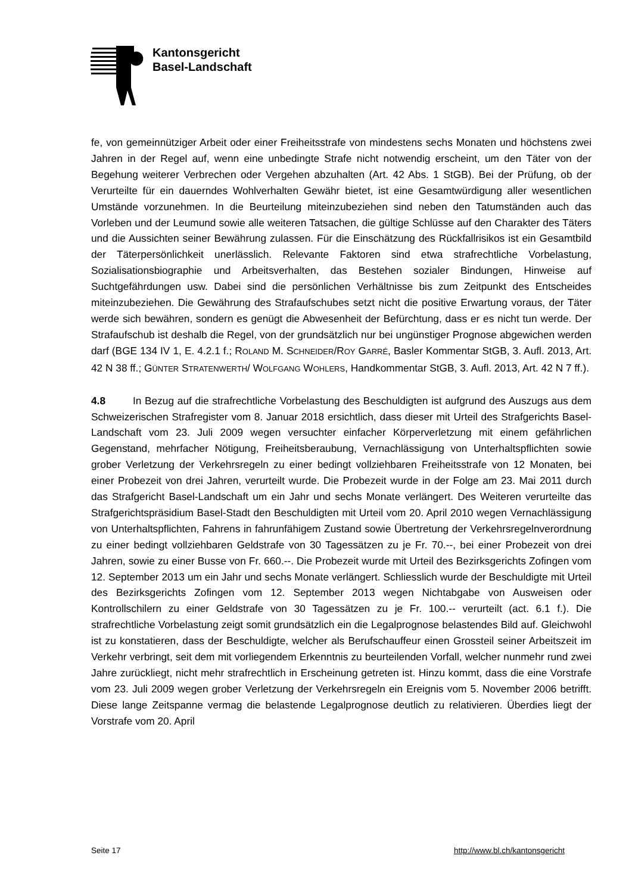Kantonsgericht
Basel-Landschaft
fe, von gemeinnütziger Arbeit oder einer Freiheitsstrafe von mindestens sechs Monaten und höchstens zwei Jahren in der Regel auf, wenn eine unbedingte Strafe nicht notwendig erscheint, um den Täter von der Begehung weiterer Verbrechen oder Vergehen abzuhalten (Art. 42 Abs. 1 StGB). Bei der Prüfung, ob der Verurteilte für ein dauerndes Wohlverhalten Gewähr bietet, ist eine Gesamtwürdigung aller wesentlichen Umstände vorzunehmen. In die Beurteilung miteinzubeziehen sind neben den Tatumständen auch das Vorleben und der Leumund sowie alle weiteren Tatsachen, die gültige Schlüsse auf den Charakter des Täters und die Aussichten seiner Bewährung zulassen. Für die Einschätzung des Rückfallrisikos ist ein Gesamtbild der Täterpersönlichkeit unerlässlich. Relevante Faktoren sind etwa strafrechtliche Vorbelastung, Sozialisationsbiographie und Arbeitsverhalten, das Bestehen sozialer Bindungen, Hinweise auf Suchtgefährdungen usw. Dabei sind die persönlichen Verhältnisse bis zum Zeitpunkt des Entscheides miteinzubeziehen. Die Gewährung des Strafaufschubes setzt nicht die positive Erwartung voraus, der Täter werde sich bewähren, sondern es genügt die Abwesenheit der Befürchtung, dass er es nicht tun werde. Der Strafaufschub ist deshalb die Regel, von der grundsätzlich nur bei ungünstiger Prognose abgewichen werden darf (BGE 134 IV 1, E. 4.2.1 f.; ROLAND M. SCHNEIDER/ROY GARRÉ, Basler Kommentar StGB, 3. Aufl. 2013, Art. 42 N 38 ff.; GÜNTER STRATENWERTH/ WOLFGANG WOHLERS, Handkommentar StGB, 3. Aufl. 2013, Art. 42 N 7 ff.).
4.8 In Bezug auf die strafrechtliche Vorbelastung des Beschuldigten ist aufgrund des Auszugs aus dem Schweizerischen Strafregister vom 8. Januar 2018 ersichtlich, dass dieser mit Urteil des Strafgerichts Basel-Landschaft vom 23. Juli 2009 wegen versuchter einfacher Körperverletzung mit einem gefährlichen Gegenstand, mehrfacher Nötigung, Freiheitsberaubung, Vernachlässigung von Unterhaltspflichten sowie grober Verletzung der Verkehrsregeln zu einer bedingt vollziehbaren Freiheitsstrafe von 12 Monaten, bei einer Probezeit von drei Jahren, verurteilt wurde. Die Probezeit wurde in der Folge am 23. Mai 2011 durch das Strafgericht Basel-Landschaft um ein Jahr und sechs Monate verlängert. Des Weiteren verurteilte das Strafgerichtspräsidium Basel-Stadt den Beschuldigten mit Urteil vom 20. April 2010 wegen Vernachlässigung von Unterhaltspflichten, Fahrens in fahrunfähigem Zustand sowie Übertretung der Verkehrsregelnverordnung zu einer bedingt vollziehbaren Geldstrafe von 30 Tagessätzen zu je Fr. 70.--, bei einer Probezeit von drei Jahren, sowie zu einer Busse von Fr. 660.--. Die Probezeit wurde mit Urteil des Bezirksgerichts Zofingen vom 12. September 2013 um ein Jahr und sechs Monate verlängert. Schliesslich wurde der Beschuldigte mit Urteil des Bezirksgerichts Zofingen vom 12. September 2013 wegen Nichtabgabe von Ausweisen oder Kontrollschilern zu einer Geldstrafe von 30 Tagessätzen zu je Fr. 100.-- verurteilt (act. 6.1 f.). Die strafrechtliche Vorbelastung zeigt somit grundsätzlich ein die Legalprognose belastendes Bild auf. Gleichwohl ist zu konstatieren, dass der Beschuldigte, welcher als Berufschauffeur einen Grossteil seiner Arbeitszeit im Verkehr verbringt, seit dem mit vorliegendem Erkenntnis zu beurteilenden Vorfall, welcher nunmehr rund zwei Jahre zurückliegt, nicht mehr strafrechtlich in Erscheinung getreten ist. Hinzu kommt, dass die eine Vorstrafe vom 23. Juli 2009 wegen grober Verletzung der Verkehrsregeln ein Ereignis vom 5. November 2006 betrifft. Diese lange Zeitspanne vermag die belastende Legalprognose deutlich zu relativieren. Überdies liegt der Vorstrafe vom 20. April
Seite 17 http://www.bl.ch/kantonsgericht